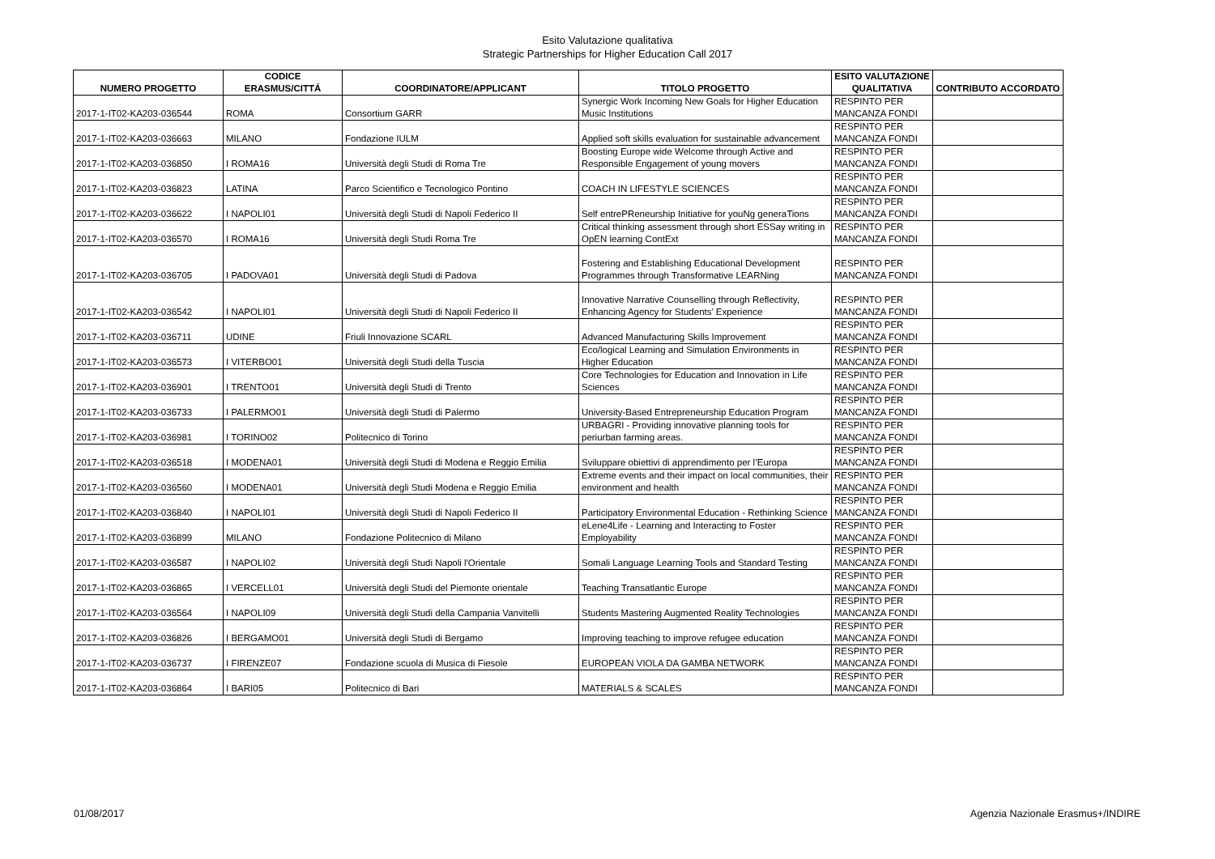Esito Valutazione qualitativa
Strategic Partnerships for Higher Education Call 2017
| NUMERO PROGETTO | CODICE ERASMUS/CITTÁ | COORDINATORE/APPLICANT | TITOLO PROGETTO | ESITO VALUTAZIONE QUALITATIVA | CONTRIBUTO ACCORDATO |
| --- | --- | --- | --- | --- | --- |
| 2017-1-IT02-KA203-036544 | ROMA | Consortium GARR | Synergic Work Incoming New Goals for Higher Education Music Institutions | RESPINTO PER MANCANZA FONDI | |
| 2017-1-IT02-KA203-036663 | MILANO | Fondazione IULM | Applied soft skills evaluation for sustainable advancement | RESPINTO PER MANCANZA FONDI | |
| 2017-1-IT02-KA203-036850 | I ROMA16 | Università degli Studi di Roma Tre | Boosting Europe wide Welcome through Active and Responsible Engagement of young movers | RESPINTO PER MANCANZA FONDI | |
| 2017-1-IT02-KA203-036823 | LATINA | Parco Scientifico e Tecnologico Pontino | COACH IN LIFESTYLE SCIENCES | RESPINTO PER MANCANZA FONDI | |
| 2017-1-IT02-KA203-036622 | I NAPOLI01 | Università degli Studi di Napoli Federico II | Self entrePReneurship Initiative for youNg generaTions | RESPINTO PER MANCANZA FONDI | |
| 2017-1-IT02-KA203-036570 | I ROMA16 | Università degli Studi Roma Tre | Critical thinking assessment through short ESSay writing in OpEN learning ContExt | RESPINTO PER MANCANZA FONDI | |
| 2017-1-IT02-KA203-036705 | I PADOVA01 | Università degli Studi di Padova | Fostering and Establishing Educational Development Programmes through Transformative LEARNing | RESPINTO PER MANCANZA FONDI | |
| 2017-1-IT02-KA203-036542 | I NAPOLI01 | Università degli Studi di Napoli Federico II | Innovative Narrative Counselling through Reflectivity, Enhancing Agency for Students’ Experience | RESPINTO PER MANCANZA FONDI | |
| 2017-1-IT02-KA203-036711 | UDINE | Friuli Innovazione SCARL | Advanced Manufacturing Skills Improvement | RESPINTO PER MANCANZA FONDI | |
| 2017-1-IT02-KA203-036573 | I VITERBO01 | Università degli Studi della Tuscia | Eco/logical Learning and Simulation Environments in Higher Education | RESPINTO PER MANCANZA FONDI | |
| 2017-1-IT02-KA203-036901 | I TRENTO01 | Università degli Studi di Trento | Core Technologies for Education and Innovation in Life Sciences | RESPINTO PER MANCANZA FONDI | |
| 2017-1-IT02-KA203-036733 | I PALERMO01 | Università degli Studi di Palermo | University-Based Entrepreneurship Education Program | RESPINTO PER MANCANZA FONDI | |
| 2017-1-IT02-KA203-036981 | I TORINO02 | Politecnico di Torino | URBAGRI - Providing innovative planning tools for periurban farming areas. | RESPINTO PER MANCANZA FONDI | |
| 2017-1-IT02-KA203-036518 | I MODENA01 | Università degli Studi di Modena e Reggio Emilia | Sviluppare obiettivi di apprendimento per l’Europa | RESPINTO PER MANCANZA FONDI | |
| 2017-1-IT02-KA203-036560 | I MODENA01 | Università degli Studi Modena e Reggio Emilia | Extreme events and their impact on local communities, their environment and health | RESPINTO PER MANCANZA FONDI | |
| 2017-1-IT02-KA203-036840 | I NAPOLI01 | Università degli Studi di Napoli Federico II | Participatory Environmental Education - Rethinking Science | RESPINTO PER MANCANZA FONDI | |
| 2017-1-IT02-KA203-036899 | MILANO | Fondazione Politecnico di Milano | eLene4Life - Learning and Interacting to Foster Employability | RESPINTO PER MANCANZA FONDI | |
| 2017-1-IT02-KA203-036587 | I NAPOLI02 | Università degli Studi Napoli l'Orientale | Somali Language Learning Tools and Standard Testing | RESPINTO PER MANCANZA FONDI | |
| 2017-1-IT02-KA203-036865 | I VERCELL01 | Università degli Studi del Piemonte orientale | Teaching Transatlantic Europe | RESPINTO PER MANCANZA FONDI | |
| 2017-1-IT02-KA203-036564 | I NAPOLI09 | Università degli Studi della Campania Vanvitelli | Students Mastering Augmented Reality Technologies | RESPINTO PER MANCANZA FONDI | |
| 2017-1-IT02-KA203-036826 | I BERGAMO01 | Università degli Studi di Bergamo | Improving teaching to improve refugee education | RESPINTO PER MANCANZA FONDI | |
| 2017-1-IT02-KA203-036737 | I FIRENZE07 | Fondazione scuola di Musica di Fiesole | EUROPEAN VIOLA DA GAMBA NETWORK | RESPINTO PER MANCANZA FONDI | |
| 2017-1-IT02-KA203-036864 | I BARI05 | Politecnico di Bari | MATERIALS & SCALES | RESPINTO PER MANCANZA FONDI | |
01/08/2017 Agenzia Nazionale Erasmus+/INDIRE